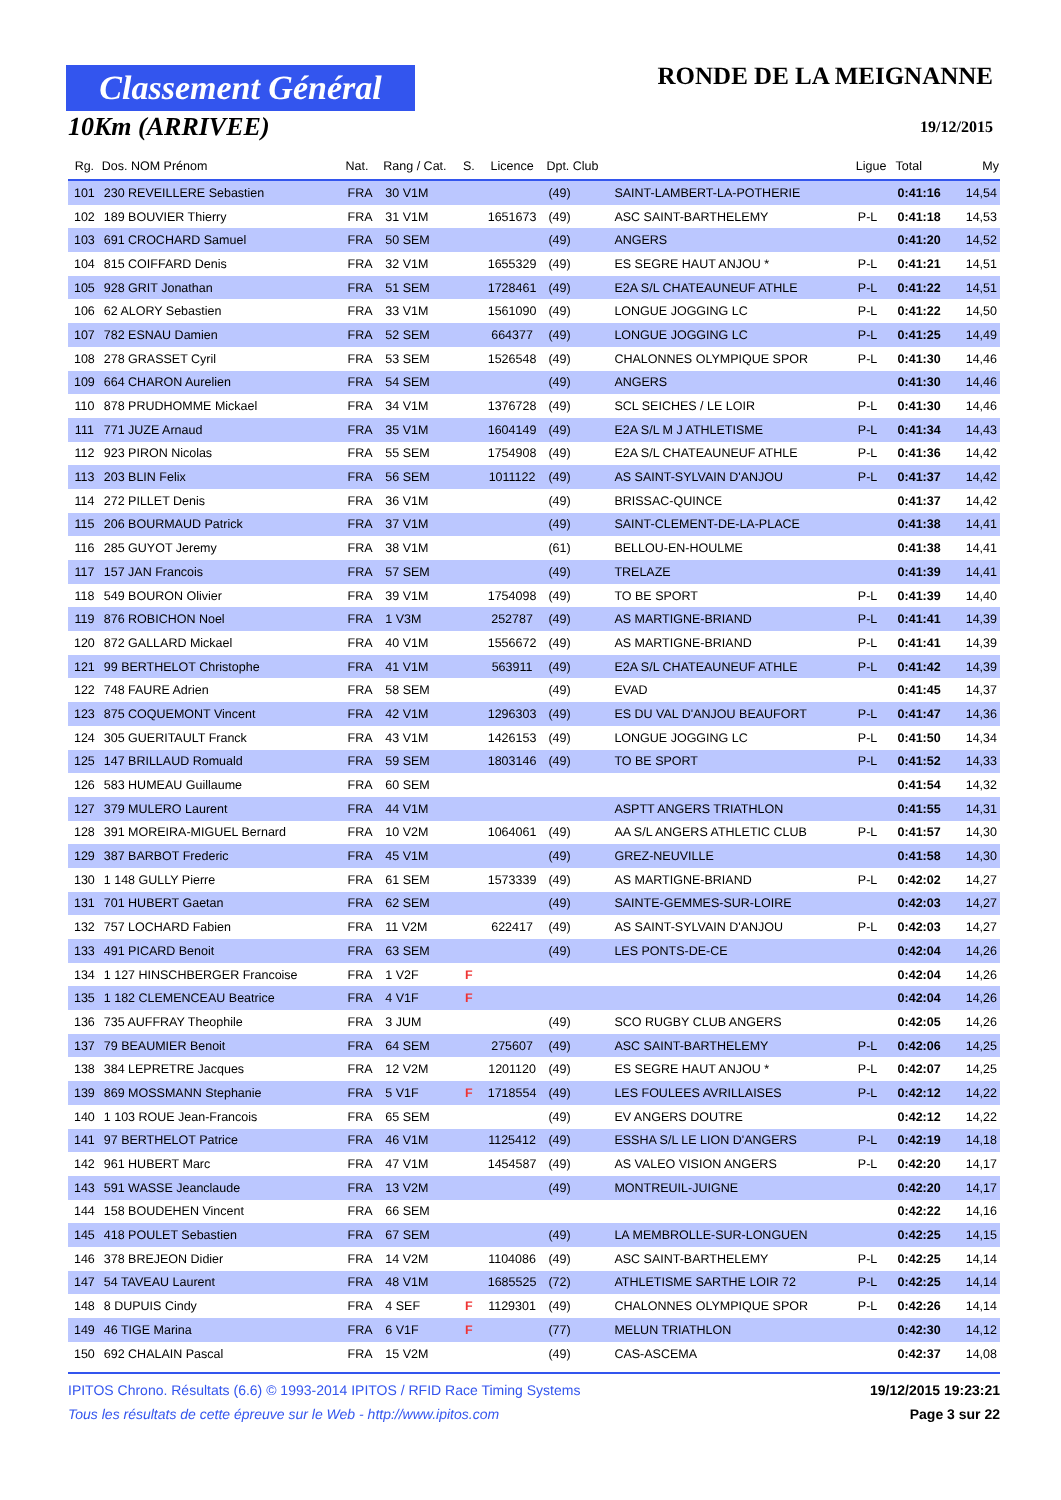Classement Général
10Km (ARRIVEE)
RONDE DE LA MEIGNANNE
19/12/2015
| Rg. | Dos. NOM Prénom | Nat. | Rang / Cat. | S. | Licence | Dpt. Club | | Ligue | Total | My |
| --- | --- | --- | --- | --- | --- | --- | --- | --- | --- | --- |
| 101 | 230 REVEILLERE Sebastien | FRA | 30 V1M | | | (49) | SAINT-LAMBERT-LA-POTHERIE | | 0:41:16 | 14,54 |
| 102 | 189 BOUVIER Thierry | FRA | 31 V1M | | 1651673 | (49) | ASC SAINT-BARTHELEMY | P-L | 0:41:18 | 14,53 |
| 103 | 691 CROCHARD Samuel | FRA | 50 SEM | | | (49) | ANGERS | | 0:41:20 | 14,52 |
| 104 | 815 COIFFARD Denis | FRA | 32 V1M | | 1655329 | (49) | ES SEGRE HAUT ANJOU * | P-L | 0:41:21 | 14,51 |
| 105 | 928 GRIT Jonathan | FRA | 51 SEM | | 1728461 | (49) | E2A S/L CHATEAUNEUF ATHLE | P-L | 0:41:22 | 14,51 |
| 106 | 62 ALORY Sebastien | FRA | 33 V1M | | 1561090 | (49) | LONGUE JOGGING LC | P-L | 0:41:22 | 14,50 |
| 107 | 782 ESNAU Damien | FRA | 52 SEM | | 664377 | (49) | LONGUE JOGGING LC | P-L | 0:41:25 | 14,49 |
| 108 | 278 GRASSET Cyril | FRA | 53 SEM | | 1526548 | (49) | CHALONNES OLYMPIQUE SPOR | P-L | 0:41:30 | 14,46 |
| 109 | 664 CHARON Aurelien | FRA | 54 SEM | | | (49) | ANGERS | | 0:41:30 | 14,46 |
| 110 | 878 PRUDHOMME Mickael | FRA | 34 V1M | | 1376728 | (49) | SCL SEICHES / LE LOIR | P-L | 0:41:30 | 14,46 |
| 111 | 771 JUZE Arnaud | FRA | 35 V1M | | 1604149 | (49) | E2A S/L M J ATHLETISME | P-L | 0:41:34 | 14,43 |
| 112 | 923 PIRON Nicolas | FRA | 55 SEM | | 1754908 | (49) | E2A S/L CHATEAUNEUF ATHLE | P-L | 0:41:36 | 14,42 |
| 113 | 203 BLIN Felix | FRA | 56 SEM | | 1011122 | (49) | AS SAINT-SYLVAIN D'ANJOU | P-L | 0:41:37 | 14,42 |
| 114 | 272 PILLET Denis | FRA | 36 V1M | | | (49) | BRISSAC-QUINCE | | 0:41:37 | 14,42 |
| 115 | 206 BOURMAUD Patrick | FRA | 37 V1M | | | (49) | SAINT-CLEMENT-DE-LA-PLACE | | 0:41:38 | 14,41 |
| 116 | 285 GUYOT Jeremy | FRA | 38 V1M | | | (61) | BELLOU-EN-HOULME | | 0:41:38 | 14,41 |
| 117 | 157 JAN Francois | FRA | 57 SEM | | | (49) | TRELAZE | | 0:41:39 | 14,41 |
| 118 | 549 BOURON Olivier | FRA | 39 V1M | | 1754098 | (49) | TO BE SPORT | P-L | 0:41:39 | 14,40 |
| 119 | 876 ROBICHON Noel | FRA | 1 V3M | | 252787 | (49) | AS MARTIGNE-BRIAND | P-L | 0:41:41 | 14,39 |
| 120 | 872 GALLARD Mickael | FRA | 40 V1M | | 1556672 | (49) | AS MARTIGNE-BRIAND | P-L | 0:41:41 | 14,39 |
| 121 | 99 BERTHELOT Christophe | FRA | 41 V1M | | 563911 | (49) | E2A S/L CHATEAUNEUF ATHLE | P-L | 0:41:42 | 14,39 |
| 122 | 748 FAURE Adrien | FRA | 58 SEM | | | (49) | EVAD | | 0:41:45 | 14,37 |
| 123 | 875 COQUEMONT Vincent | FRA | 42 V1M | | 1296303 | (49) | ES DU VAL D'ANJOU BEAUFORT | P-L | 0:41:47 | 14,36 |
| 124 | 305 GUERITAULT Franck | FRA | 43 V1M | | 1426153 | (49) | LONGUE JOGGING LC | P-L | 0:41:50 | 14,34 |
| 125 | 147 BRILLAUD Romuald | FRA | 59 SEM | | 1803146 | (49) | TO BE SPORT | P-L | 0:41:52 | 14,33 |
| 126 | 583 HUMEAU Guillaume | FRA | 60 SEM | | | | | | 0:41:54 | 14,32 |
| 127 | 379 MULERO Laurent | FRA | 44 V1M | | | | ASPTT ANGERS TRIATHLON | | 0:41:55 | 14,31 |
| 128 | 391 MOREIRA-MIGUEL Bernard | FRA | 10 V2M | | 1064061 | (49) | AA S/L ANGERS ATHLETIC CLUB | P-L | 0:41:57 | 14,30 |
| 129 | 387 BARBOT Frederic | FRA | 45 V1M | | | (49) | GREZ-NEUVILLE | | 0:41:58 | 14,30 |
| 130 | 1 148 GULLY Pierre | FRA | 61 SEM | | 1573339 | (49) | AS MARTIGNE-BRIAND | P-L | 0:42:02 | 14,27 |
| 131 | 701 HUBERT Gaetan | FRA | 62 SEM | | | (49) | SAINTE-GEMMES-SUR-LOIRE | | 0:42:03 | 14,27 |
| 132 | 757 LOCHARD Fabien | FRA | 11 V2M | | 622417 | (49) | AS SAINT-SYLVAIN D'ANJOU | P-L | 0:42:03 | 14,27 |
| 133 | 491 PICARD Benoit | FRA | 63 SEM | | | (49) | LES PONTS-DE-CE | | 0:42:04 | 14,26 |
| 134 | 1 127 HINSCHBERGER Francoise | FRA | 1 V2F | F | | | | | 0:42:04 | 14,26 |
| 135 | 1 182 CLEMENCEAU Beatrice | FRA | 4 V1F | F | | | | | 0:42:04 | 14,26 |
| 136 | 735 AUFFRAY Theophile | FRA | 3 JUM | | | (49) | SCO RUGBY CLUB ANGERS | | 0:42:05 | 14,26 |
| 137 | 79 BEAUMIER Benoit | FRA | 64 SEM | | 275607 | (49) | ASC SAINT-BARTHELEMY | P-L | 0:42:06 | 14,25 |
| 138 | 384 LEPRETRE Jacques | FRA | 12 V2M | | 1201120 | (49) | ES SEGRE HAUT ANJOU * | P-L | 0:42:07 | 14,25 |
| 139 | 869 MOSSMANN Stephanie | FRA | 5 V1F | F | 1718554 | (49) | LES FOULEES AVRILLAISES | P-L | 0:42:12 | 14,22 |
| 140 | 1 103 ROUE Jean-Francois | FRA | 65 SEM | | | (49) | EV ANGERS DOUTRE | | 0:42:12 | 14,22 |
| 141 | 97 BERTHELOT Patrice | FRA | 46 V1M | | 1125412 | (49) | ESSHA S/L LE LION D'ANGERS | P-L | 0:42:19 | 14,18 |
| 142 | 961 HUBERT Marc | FRA | 47 V1M | | 1454587 | (49) | AS VALEO VISION ANGERS | P-L | 0:42:20 | 14,17 |
| 143 | 591 WASSE Jeanclaude | FRA | 13 V2M | | | (49) | MONTREUIL-JUIGNE | | 0:42:20 | 14,17 |
| 144 | 158 BOUDEHEN Vincent | FRA | 66 SEM | | | | | | 0:42:22 | 14,16 |
| 145 | 418 POULET Sebastien | FRA | 67 SEM | | | (49) | LA MEMBROLLE-SUR-LONGUEN | | 0:42:25 | 14,15 |
| 146 | 378 BREJEON Didier | FRA | 14 V2M | | 1104086 | (49) | ASC SAINT-BARTHELEMY | P-L | 0:42:25 | 14,14 |
| 147 | 54 TAVEAU Laurent | FRA | 48 V1M | | 1685525 | (72) | ATHLETISME SARTHE LOIR 72 | P-L | 0:42:25 | 14,14 |
| 148 | 8 DUPUIS Cindy | FRA | 4 SEF | F | 1129301 | (49) | CHALONNES OLYMPIQUE SPOR | P-L | 0:42:26 | 14,14 |
| 149 | 46 TIGE Marina | FRA | 6 V1F | F | | (77) | MELUN TRIATHLON | | 0:42:30 | 14,12 |
| 150 | 692 CHALAIN Pascal | FRA | 15 V2M | | | (49) | CAS-ASCEMA | | 0:42:37 | 14,08 |
IPITOS Chrono. Résultats (6.6) © 1993-2014 IPITOS / RFID Race Timing Systems 19/12/2015 19:23:21
Tous les résultats de cette épreuve sur le Web - http://www.ipitos.com Page 3 sur 22